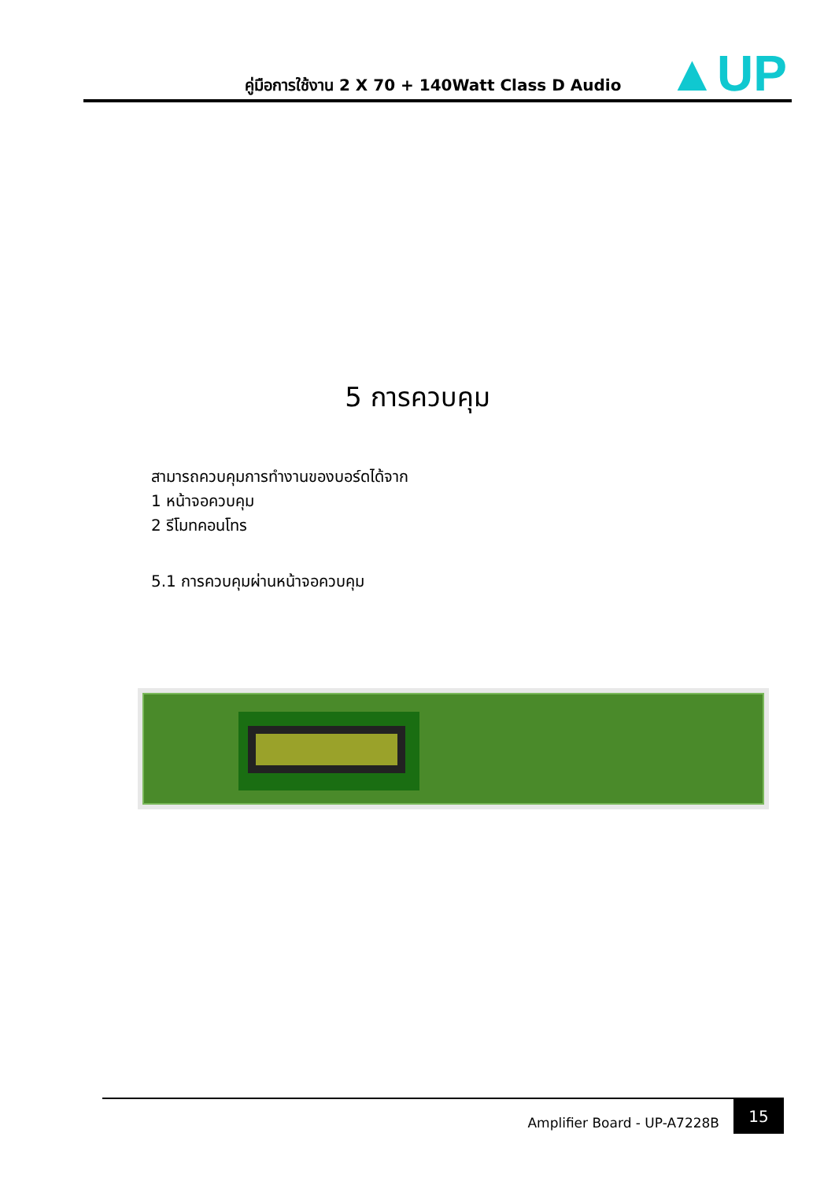▲UP
คู่มือการใช้งาน 2 X 70 + 140Watt Class D Audio
5 การควบคุม
สามารถควบคุมการทำงานของบอร์ดได้จาก
1 หน้าจอควบคุม
2 รีโมทคอนโทร
5.1 การควบคุมผ่านหน้าจอควบคุม
Amplifier Board - UP-A7228B
15